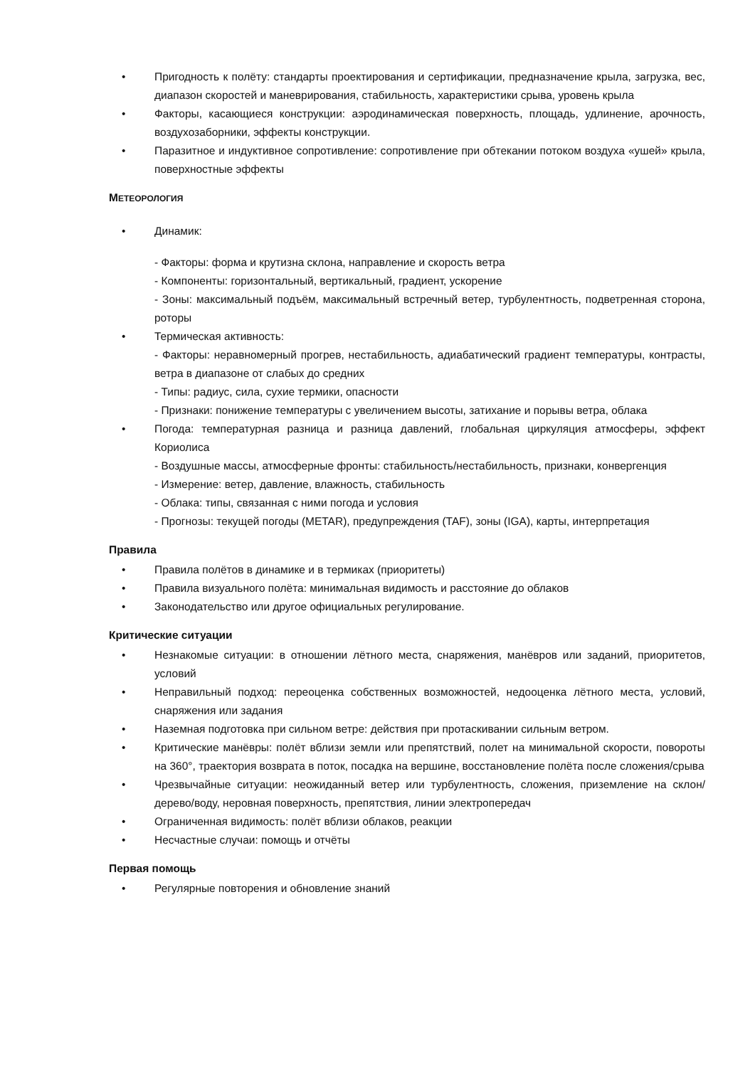• Пригодность к полёту: стандарты проектирования и сертификации, предназначение крыла, загрузка, вес, диапазон скоростей и маневрирования, стабильность, характеристики срыва, уровень крыла
• Факторы, касающиеся конструкции: аэродинамическая поверхность, площадь, удлинение, арочность, воздухозаборники, эффекты конструкции.
• Паразитное и индуктивное сопротивление: сопротивление при обтекании потоком воздуха «ушей» крыла, поверхностные эффекты
МЕТЕОРОЛОГИЯ
• Динамик:
- Факторы: форма и крутизна склона, направление и скорость ветра
- Компоненты: горизонтальный, вертикальный, градиент, ускорение
- Зоны: максимальный подъём, максимальный встречный ветер, турбулентность, подветренная сторона, роторы
• Термическая активность:
- Факторы: неравномерный прогрев, нестабильность, адиабатический градиент температуры, контрасты, ветра в диапазоне от слабых до средних
- Типы: радиус, сила, сухие термики, опасности
- Признаки: понижение температуры с увеличением высоты, затихание и порывы ветра, облака
• Погода: температурная разница и разница давлений, глобальная циркуляция атмосферы, эффект Кориолиса
- Воздушные массы, атмосферные фронты: стабильность/нестабильность, признаки, конвергенция
- Измерение: ветер, давление, влажность, стабильность
- Облака: типы, связанная с ними погода и условия
- Прогнозы: текущей погоды (METAR), предупреждения (TAF), зоны (IGA), карты, интерпретация
Правила
• Правила полётов в динамике и в термиках (приоритеты)
• Правила визуального полёта: минимальная видимость и расстояние до облаков
• Законодательство или другое официальных регулирование.
Критические ситуации
• Незнакомые ситуации: в отношении лётного места, снаряжения, манёвров или заданий, приоритетов, условий
• Неправильный подход: переоценка собственных возможностей, недооценка лётного места, условий, снаряжения или задания
• Наземная подготовка при сильном ветре: действия при протаскивании сильным ветром.
• Критические манёвры: полёт вблизи земли или препятствий, полет на минимальной скорости, повороты на 360°, траектория возврата в поток, посадка на вершине, восстановление полёта после сложения/срыва
• Чрезвычайные ситуации: неожиданный ветер или турбулентность, сложения, приземление на склон/дерево/воду, неровная поверхность, препятствия, линии электропередач
• Ограниченная видимость: полёт вблизи облаков, реакции
• Несчастные случаи: помощь и отчёты
Первая помощь
• Регулярные повторения и обновление знаний